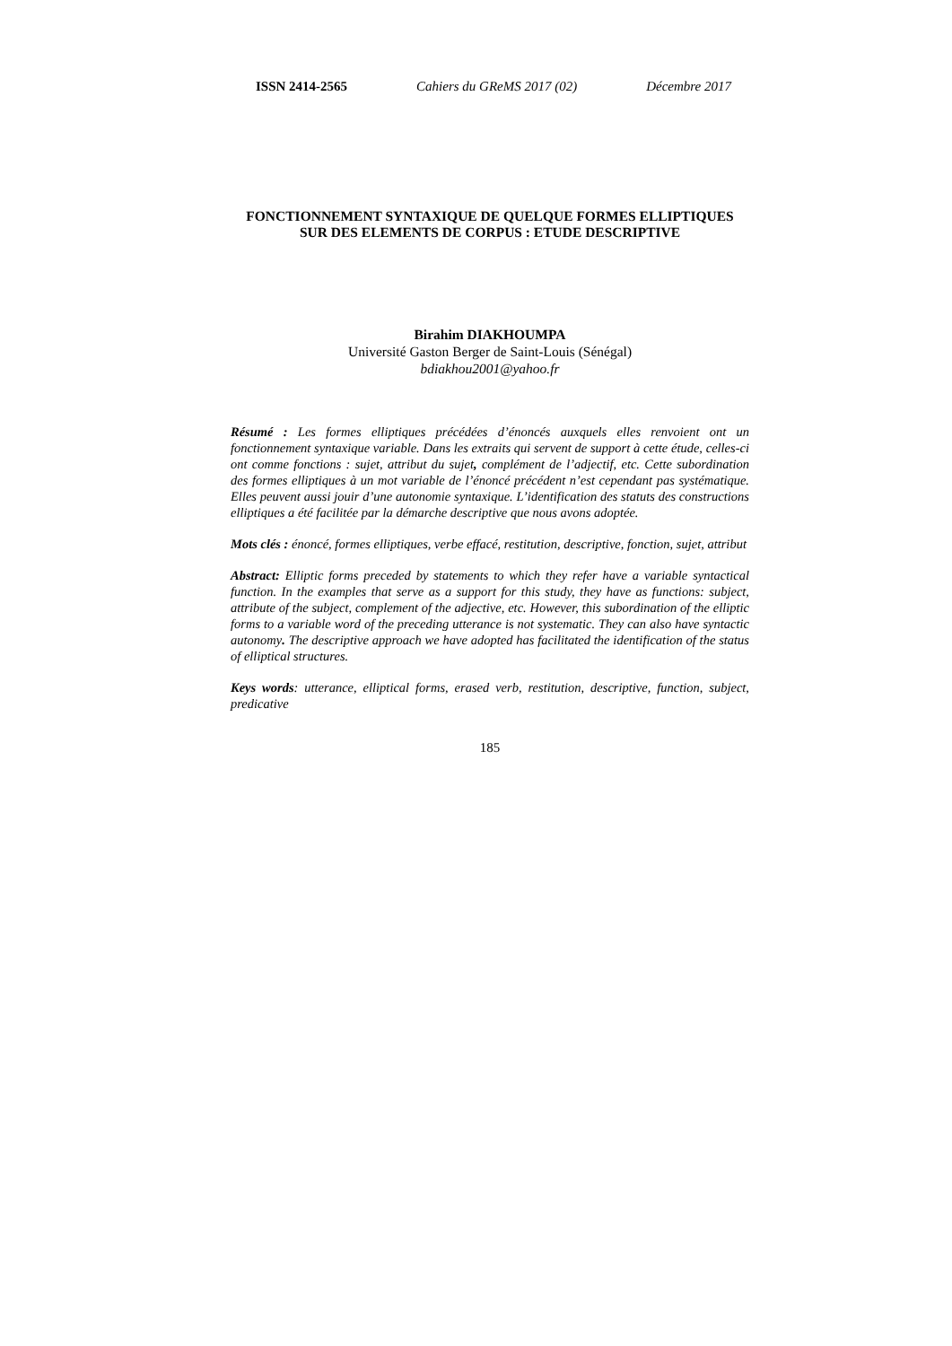ISSN 2414-2565 Cahiers du GReMS 2017 (02) Décembre 2017
FONCTIONNEMENT SYNTAXIQUE DE QUELQUE FORMES ELLIPTIQUES SUR DES ELEMENTS DE CORPUS : ETUDE DESCRIPTIVE
Birahim DIAKHOUMPA
Université Gaston Berger de Saint-Louis (Sénégal)
bdiakhou2001@yahoo.fr
Résumé : Les formes elliptiques précédées d’énoncés auxquels elles renvoient ont un fonctionnement syntaxique variable. Dans les extraits qui servent de support à cette étude, celles-ci ont comme fonctions : sujet, attribut du sujet, complément de l’adjectif, etc. Cette subordination des formes elliptiques à un mot variable de l’énoncé précédent n’est cependant pas systématique. Elles peuvent aussi jouir d’une autonomie syntaxique. L’identification des statuts des constructions elliptiques a été facilitée par la démarche descriptive que nous avons adoptée.
Mots clés : énoncé, formes elliptiques, verbe effacé, restitution, descriptive, fonction, sujet, attribut
Abstract: Elliptic forms preceded by statements to which they refer have a variable syntactical function. In the examples that serve as a support for this study, they have as functions: subject, attribute of the subject, complement of the adjective, etc. However, this subordination of the elliptic forms to a variable word of the preceding utterance is not systematic. They can also have syntactic autonomy. The descriptive approach we have adopted has facilitated the identification of the status of elliptical structures.
Keys words: utterance, elliptical forms, erased verb, restitution, descriptive, function, subject, predicative
185